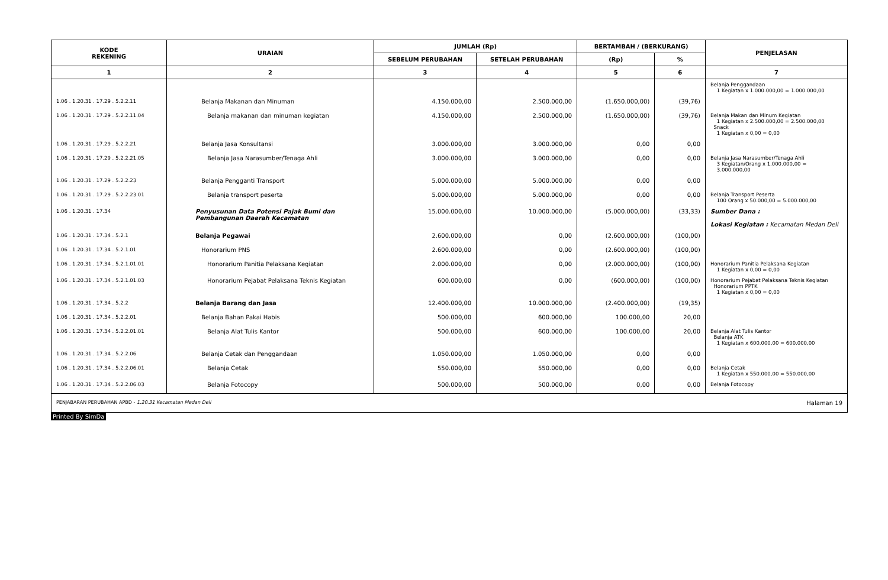| KODE REKENING | URAIAN | JUMLAH (Rp) | | BERTAMBAH / (BERKURANG) | | PENJELASAN |
| --- | --- | --- | --- | --- | --- | --- |
| | | SEBELUM PERUBAHAN | SETELAH PERUBAHAN | (Rp) | % | |
| 1 | 2 | 3 | 4 | 5 | 6 | 7 |
| | | | | | | Belanja Penggandaan 1 Kegiatan x 1.000.000,00 = 1.000.000,00 |
| 1.06 . 1.20.31 . 17.29 . 5.2.2.11 | Belanja Makanan dan Minuman | 4.150.000,00 | 2.500.000,00 | (1.650.000,00) | (39,76) | |
| 1.06 . 1.20.31 . 17.29 . 5.2.2.11.04 | Belanja makanan dan minuman kegiatan | 4.150.000,00 | 2.500.000,00 | (1.650.000,00) | (39,76) | Belanja Makan dan Minum Kegiatan 1 Kegiatan x 2.500.000,00 = 2.500.000,00 Snack 1 Kegiatan x 0,00 = 0,00 |
| 1.06 . 1.20.31 . 17.29 . 5.2.2.21 | Belanja Jasa Konsultansi | 3.000.000,00 | 3.000.000,00 | 0,00 | 0,00 | |
| 1.06 . 1.20.31 . 17.29 . 5.2.2.21.05 | Belanja Jasa Narasumber/Tenaga Ahli | 3.000.000,00 | 3.000.000,00 | 0,00 | 0,00 | Belanja Jasa Narasumber/Tenaga Ahli 3 Kegiatan/Orang x 1.000.000,00 = 3.000.000,00 |
| 1.06 . 1.20.31 . 17.29 . 5.2.2.23 | Belanja Pengganti Transport | 5.000.000,00 | 5.000.000,00 | 0,00 | 0,00 | |
| 1.06 . 1.20.31 . 17.29 . 5.2.2.23.01 | Belanja transport peserta | 5.000.000,00 | 5.000.000,00 | 0,00 | 0,00 | Belanja Transport Peserta 100 Orang x 50.000,00 = 5.000.000,00 |
| 1.06 . 1.20.31 . 17.34 | Penyusunan Data Potensi Pajak Bumi dan Pembangunan Daerah Kecamatan | 15.000.000,00 | 10.000.000,00 | (5.000.000,00) | (33,33) | Sumber Dana : Lokasi Kegiatan : Kecamatan Medan Deli |
| 1.06 . 1.20.31 . 17.34 . 5.2.1 | Belanja Pegawai | 2.600.000,00 | 0,00 | (2.600.000,00) | (100,00) | |
| 1.06 . 1.20.31 . 17.34 . 5.2.1.01 | Honorarium PNS | 2.600.000,00 | 0,00 | (2.600.000,00) | (100,00) | |
| 1.06 . 1.20.31 . 17.34 . 5.2.1.01.01 | Honorarium Panitia Pelaksana Kegiatan | 2.000.000,00 | 0,00 | (2.000.000,00) | (100,00) | Honorarium Panitia Pelaksana Kegiatan 1 Kegiatan x 0,00 = 0,00 |
| 1.06 . 1.20.31 . 17.34 . 5.2.1.01.03 | Honorarium Pejabat Pelaksana Teknis Kegiatan | 600.000,00 | 0,00 | (600.000,00) | (100,00) | Honorarium Pejabat Pelaksana Teknis Kegiatan Honorarium PPTK 1 Kegiatan x 0,00 = 0,00 |
| 1.06 . 1.20.31 . 17.34 . 5.2.2 | Belanja Barang dan Jasa | 12.400.000,00 | 10.000.000,00 | (2.400.000,00) | (19,35) | |
| 1.06 . 1.20.31 . 17.34 . 5.2.2.01 | Belanja Bahan Pakai Habis | 500.000,00 | 600.000,00 | 100.000,00 | 20,00 | |
| 1.06 . 1.20.31 . 17.34 . 5.2.2.01.01 | Belanja Alat Tulis Kantor | 500.000,00 | 600.000,00 | 100.000,00 | 20,00 | Belanja Alat Tulis Kantor Belanja ATK 1 Kegiatan x 600.000,00 = 600.000,00 |
| 1.06 . 1.20.31 . 17.34 . 5.2.2.06 | Belanja Cetak dan Penggandaan | 1.050.000,00 | 1.050.000,00 | 0,00 | 0,00 | |
| 1.06 . 1.20.31 . 17.34 . 5.2.2.06.01 | Belanja Cetak | 550.000,00 | 550.000,00 | 0,00 | 0,00 | Belanja Cetak 1 Kegiatan x 550.000,00 = 550.000,00 |
| 1.06 . 1.20.31 . 17.34 . 5.2.2.06.03 | Belanja Fotocopy | 500.000,00 | 500.000,00 | 0,00 | 0,00 | Belanja Fotocopy |
PENJABARAN PERUBAHAN APBD - 1.20.31 Kecamatan Medan Deli Halaman 19
Printed By SimDa